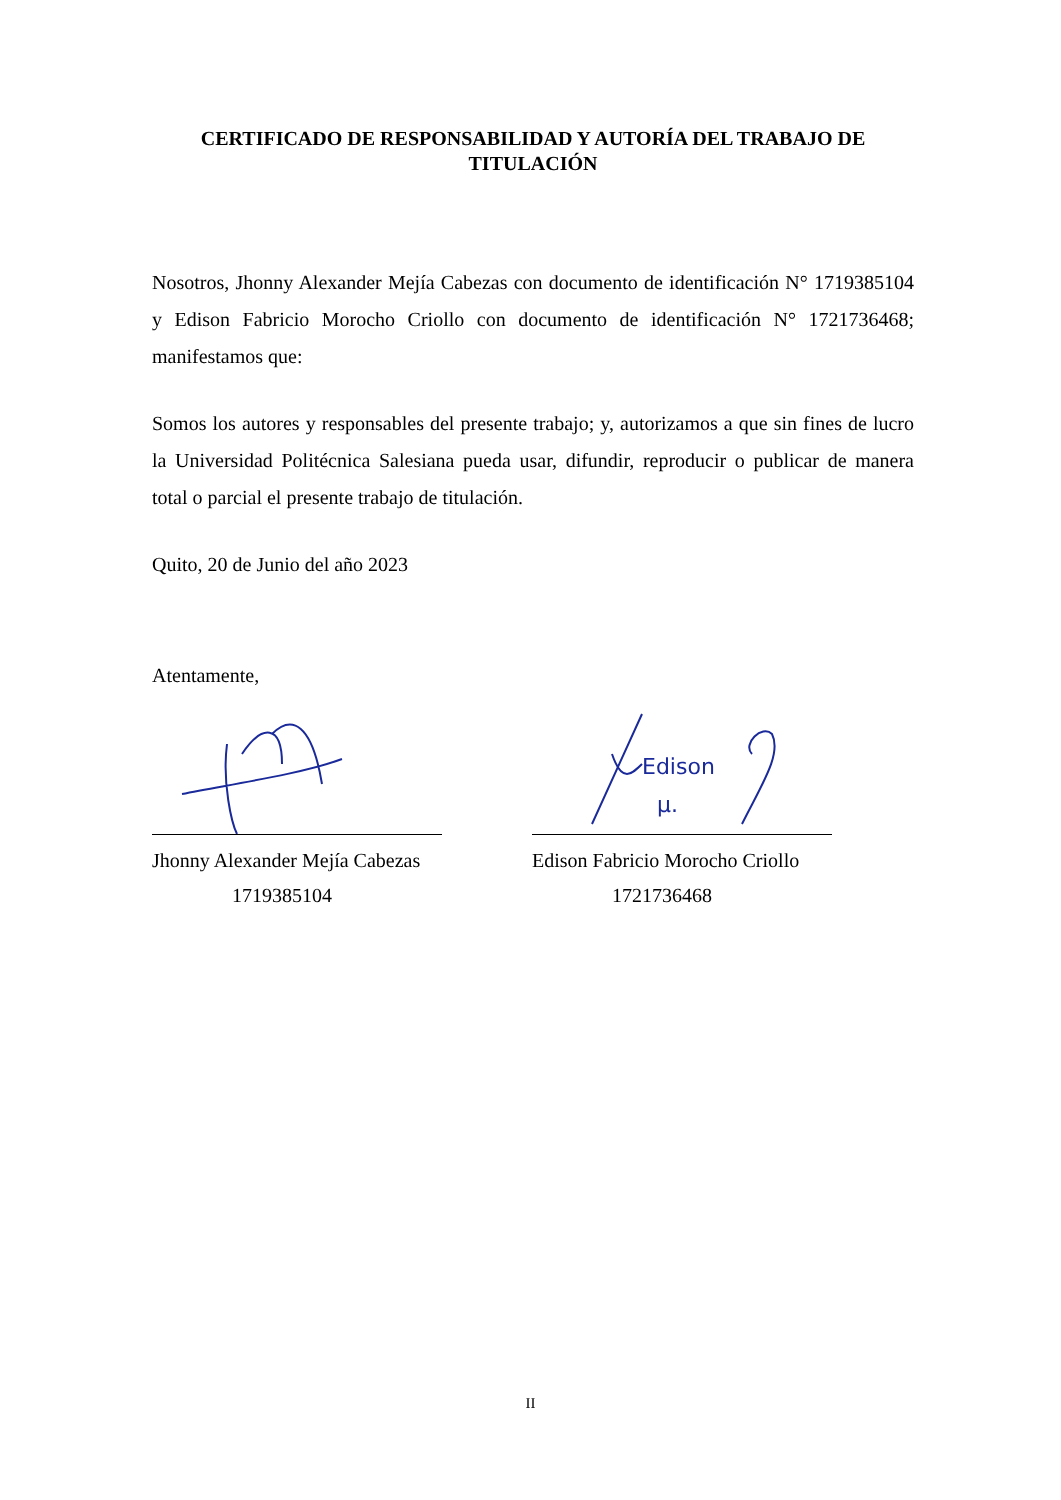CERTIFICADO DE RESPONSABILIDAD Y AUTORÍA DEL TRABAJO DE TITULACIÓN
Nosotros, Jhonny Alexander Mejía Cabezas con documento de identificación N° 1719385104 y Edison Fabricio Morocho Criollo con documento de identificación N° 1721736468; manifestamos que:
Somos los autores y responsables del presente trabajo; y, autorizamos a que sin fines de lucro la Universidad Politécnica Salesiana pueda usar, difundir, reproducir o publicar de manera total o parcial el presente trabajo de titulación.
Quito, 20 de Junio del año 2023
Atentamente,
Jhonny Alexander Mejía Cabezas
1719385104
Edison
μ.
Edison Fabricio Morocho Criollo
1721736468
II